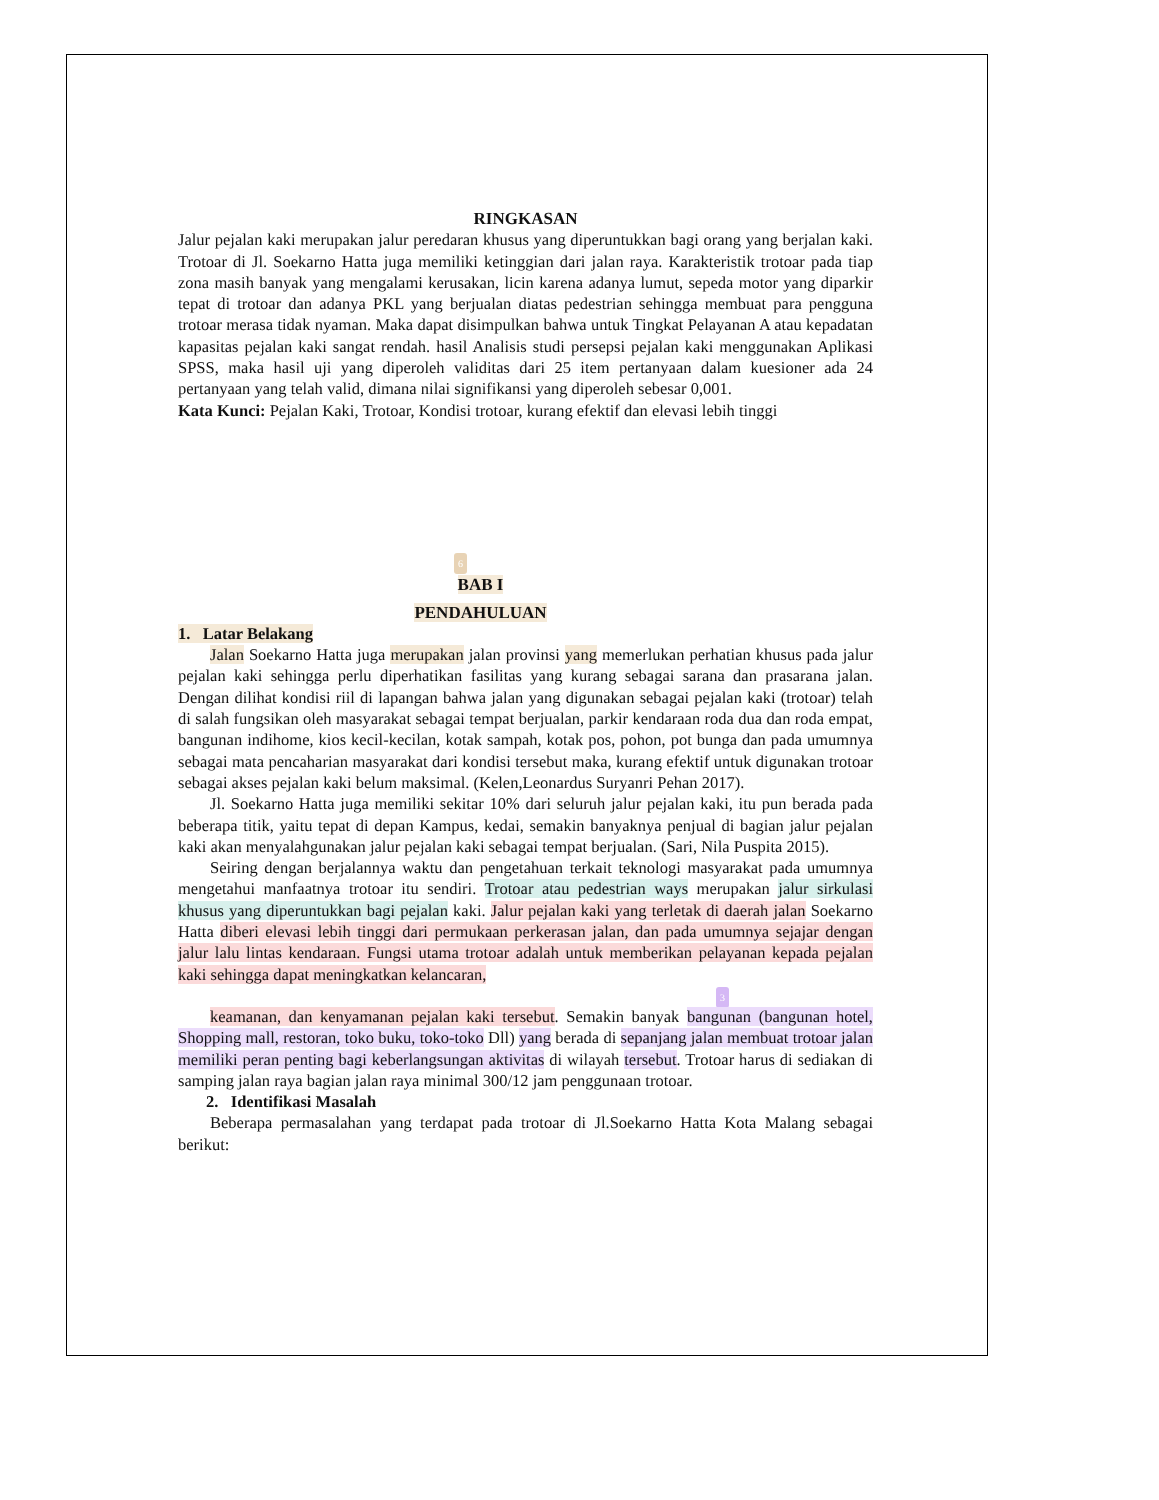RINGKASAN
Jalur pejalan kaki merupakan jalur peredaran khusus yang diperuntukkan bagi orang yang berjalan kaki. Trotoar di Jl. Soekarno Hatta juga memiliki ketinggian dari jalan raya. Karakteristik trotoar pada tiap zona masih banyak yang mengalami kerusakan, licin karena adanya lumut, sepeda motor yang diparkir tepat di trotoar dan adanya PKL yang berjualan diatas pedestrian sehingga membuat para pengguna trotoar merasa tidak nyaman. Maka dapat disimpulkan bahwa untuk Tingkat Pelayanan A atau kepadatan kapasitas pejalan kaki sangat rendah. hasil Analisis studi persepsi pejalan kaki menggunakan Aplikasi SPSS, maka hasil uji yang diperoleh validitas dari 25 item pertanyaan dalam kuesioner ada 24 pertanyaan yang telah valid, dimana nilai signifikansi yang diperoleh sebesar 0,001.
Kata Kunci: Pejalan Kaki, Trotoar, Kondisi trotoar, kurang efektif dan elevasi lebih tinggi
6
BAB I
PENDAHULUAN
1. Latar Belakang
Jalan Soekarno Hatta juga merupakan jalan provinsi yang memerlukan perhatian khusus pada jalur pejalan kaki sehingga perlu diperhatikan fasilitas yang kurang sebagai sarana dan prasarana jalan. Dengan dilihat kondisi riil di lapangan bahwa jalan yang digunakan sebagai pejalan kaki (trotoar) telah di salah fungsikan oleh masyarakat sebagai tempat berjualan, parkir kendaraan roda dua dan roda empat, bangunan indihome, kios kecil-kecilan, kotak sampah, kotak pos, pohon, pot bunga dan pada umumnya sebagai mata pencaharian masyarakat dari kondisi tersebut maka, kurang efektif untuk digunakan trotoar sebagai akses pejalan kaki belum maksimal. (Kelen,Leonardus Suryanri Pehan 2017).
Jl. Soekarno Hatta juga memiliki sekitar 10% dari seluruh jalur pejalan kaki, itu pun berada pada beberapa titik, yaitu tepat di depan Kampus, kedai, semakin banyaknya penjual di bagian jalur pejalan kaki akan menyalahgunakan jalur pejalan kaki sebagai tempat berjualan. (Sari, Nila Puspita 2015).
Seiring dengan berjalannya waktu dan pengetahuan terkait teknologi masyarakat pada umumnya mengetahui manfaatnya trotoar itu sendiri. Trotoar atau pedestrian ways merupakan jalur sirkulasi khusus yang diperuntukkan bagi pejalan kaki. Jalur pejalan kaki yang terletak di daerah jalan Soekarno Hatta diberi elevasi lebih tinggi dari permukaan perkerasan jalan, dan pada umumnya sejajar dengan jalur lalu lintas kendaraan. Fungsi utama trotoar adalah untuk memberikan pelayanan kepada pejalan kaki sehingga dapat meningkatkan kelancaran,
3
keamanan, dan kenyamanan pejalan kaki tersebut. Semakin banyak bangunan (bangunan hotel, Shopping mall, restoran, toko buku, toko-toko Dll) yang berada di sepanjang jalan membuat trotoar jalan memiliki peran penting bagi keberlangsungan aktivitas di wilayah tersebut. Trotoar harus di sediakan di samping jalan raya bagian jalan raya minimal 300/12 jam penggunaan trotoar.
2. Identifikasi Masalah
Beberapa permasalahan yang terdapat pada trotoar di Jl.Soekarno Hatta Kota Malang sebagai berikut: